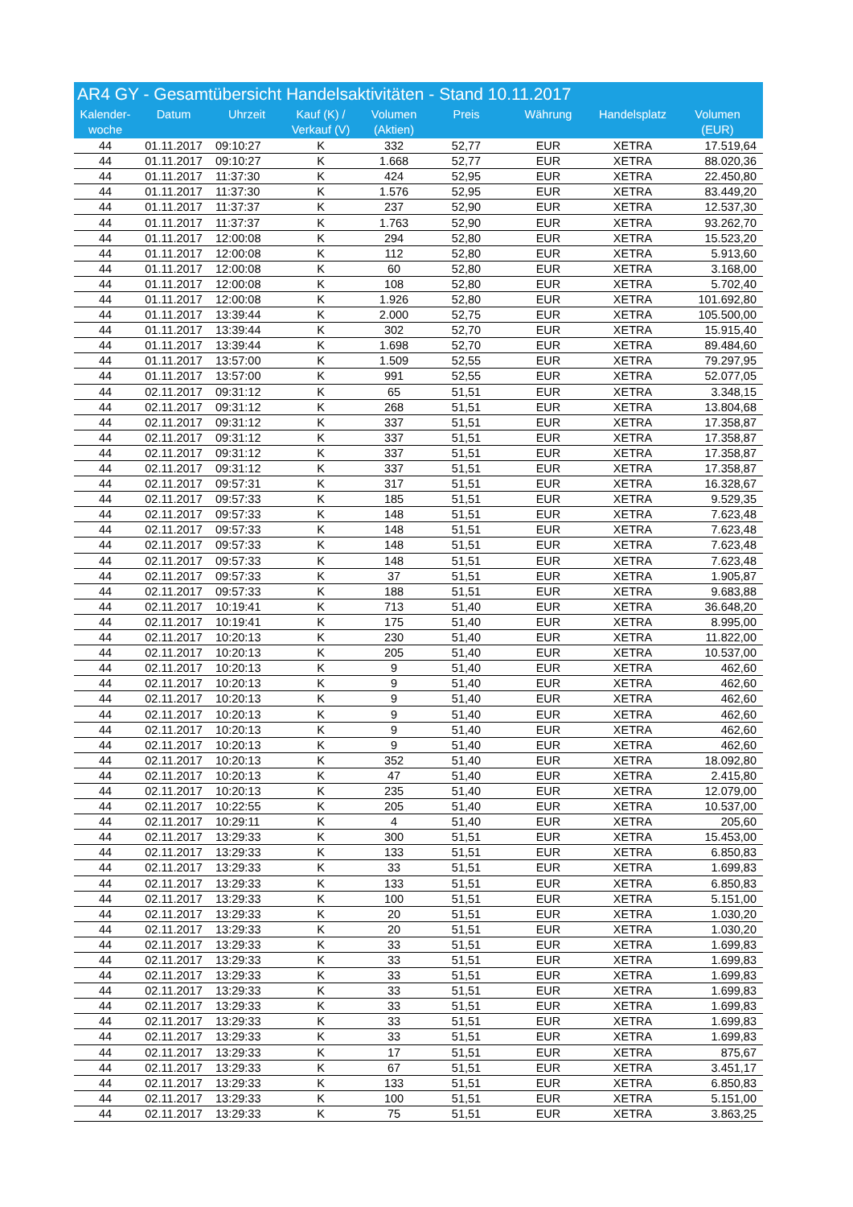AR4 GY - Gesamtübersicht Handelsaktivitäten - Stand 10.11.2017
| Kalender- woche | Datum | Uhrzeit | Kauf (K) / Verkauf (V) | Volumen (Aktien) | Preis | Währung | Handelsplatz | Volumen (EUR) |
| --- | --- | --- | --- | --- | --- | --- | --- | --- |
| 44 | 01.11.2017 | 09:10:27 | K | 332 | 52,77 | EUR | XETRA | 17.519,64 |
| 44 | 01.11.2017 | 09:10:27 | K | 1.668 | 52,77 | EUR | XETRA | 88.020,36 |
| 44 | 01.11.2017 | 11:37:30 | K | 424 | 52,95 | EUR | XETRA | 22.450,80 |
| 44 | 01.11.2017 | 11:37:30 | K | 1.576 | 52,95 | EUR | XETRA | 83.449,20 |
| 44 | 01.11.2017 | 11:37:37 | K | 237 | 52,90 | EUR | XETRA | 12.537,30 |
| 44 | 01.11.2017 | 11:37:37 | K | 1.763 | 52,90 | EUR | XETRA | 93.262,70 |
| 44 | 01.11.2017 | 12:00:08 | K | 294 | 52,80 | EUR | XETRA | 15.523,20 |
| 44 | 01.11.2017 | 12:00:08 | K | 112 | 52,80 | EUR | XETRA | 5.913,60 |
| 44 | 01.11.2017 | 12:00:08 | K | 60 | 52,80 | EUR | XETRA | 3.168,00 |
| 44 | 01.11.2017 | 12:00:08 | K | 108 | 52,80 | EUR | XETRA | 5.702,40 |
| 44 | 01.11.2017 | 12:00:08 | K | 1.926 | 52,80 | EUR | XETRA | 101.692,80 |
| 44 | 01.11.2017 | 13:39:44 | K | 2.000 | 52,75 | EUR | XETRA | 105.500,00 |
| 44 | 01.11.2017 | 13:39:44 | K | 302 | 52,70 | EUR | XETRA | 15.915,40 |
| 44 | 01.11.2017 | 13:39:44 | K | 1.698 | 52,70 | EUR | XETRA | 89.484,60 |
| 44 | 01.11.2017 | 13:57:00 | K | 1.509 | 52,55 | EUR | XETRA | 79.297,95 |
| 44 | 01.11.2017 | 13:57:00 | K | 991 | 52,55 | EUR | XETRA | 52.077,05 |
| 44 | 02.11.2017 | 09:31:12 | K | 65 | 51,51 | EUR | XETRA | 3.348,15 |
| 44 | 02.11.2017 | 09:31:12 | K | 268 | 51,51 | EUR | XETRA | 13.804,68 |
| 44 | 02.11.2017 | 09:31:12 | K | 337 | 51,51 | EUR | XETRA | 17.358,87 |
| 44 | 02.11.2017 | 09:31:12 | K | 337 | 51,51 | EUR | XETRA | 17.358,87 |
| 44 | 02.11.2017 | 09:31:12 | K | 337 | 51,51 | EUR | XETRA | 17.358,87 |
| 44 | 02.11.2017 | 09:31:12 | K | 337 | 51,51 | EUR | XETRA | 17.358,87 |
| 44 | 02.11.2017 | 09:57:31 | K | 317 | 51,51 | EUR | XETRA | 16.328,67 |
| 44 | 02.11.2017 | 09:57:33 | K | 185 | 51,51 | EUR | XETRA | 9.529,35 |
| 44 | 02.11.2017 | 09:57:33 | K | 148 | 51,51 | EUR | XETRA | 7.623,48 |
| 44 | 02.11.2017 | 09:57:33 | K | 148 | 51,51 | EUR | XETRA | 7.623,48 |
| 44 | 02.11.2017 | 09:57:33 | K | 148 | 51,51 | EUR | XETRA | 7.623,48 |
| 44 | 02.11.2017 | 09:57:33 | K | 148 | 51,51 | EUR | XETRA | 7.623,48 |
| 44 | 02.11.2017 | 09:57:33 | K | 37 | 51,51 | EUR | XETRA | 1.905,87 |
| 44 | 02.11.2017 | 09:57:33 | K | 188 | 51,51 | EUR | XETRA | 9.683,88 |
| 44 | 02.11.2017 | 10:19:41 | K | 713 | 51,40 | EUR | XETRA | 36.648,20 |
| 44 | 02.11.2017 | 10:19:41 | K | 175 | 51,40 | EUR | XETRA | 8.995,00 |
| 44 | 02.11.2017 | 10:20:13 | K | 230 | 51,40 | EUR | XETRA | 11.822,00 |
| 44 | 02.11.2017 | 10:20:13 | K | 205 | 51,40 | EUR | XETRA | 10.537,00 |
| 44 | 02.11.2017 | 10:20:13 | K | 9 | 51,40 | EUR | XETRA | 462,60 |
| 44 | 02.11.2017 | 10:20:13 | K | 9 | 51,40 | EUR | XETRA | 462,60 |
| 44 | 02.11.2017 | 10:20:13 | K | 9 | 51,40 | EUR | XETRA | 462,60 |
| 44 | 02.11.2017 | 10:20:13 | K | 9 | 51,40 | EUR | XETRA | 462,60 |
| 44 | 02.11.2017 | 10:20:13 | K | 9 | 51,40 | EUR | XETRA | 462,60 |
| 44 | 02.11.2017 | 10:20:13 | K | 9 | 51,40 | EUR | XETRA | 462,60 |
| 44 | 02.11.2017 | 10:20:13 | K | 352 | 51,40 | EUR | XETRA | 18.092,80 |
| 44 | 02.11.2017 | 10:20:13 | K | 47 | 51,40 | EUR | XETRA | 2.415,80 |
| 44 | 02.11.2017 | 10:20:13 | K | 235 | 51,40 | EUR | XETRA | 12.079,00 |
| 44 | 02.11.2017 | 10:22:55 | K | 205 | 51,40 | EUR | XETRA | 10.537,00 |
| 44 | 02.11.2017 | 10:29:11 | K | 4 | 51,40 | EUR | XETRA | 205,60 |
| 44 | 02.11.2017 | 13:29:33 | K | 300 | 51,51 | EUR | XETRA | 15.453,00 |
| 44 | 02.11.2017 | 13:29:33 | K | 133 | 51,51 | EUR | XETRA | 6.850,83 |
| 44 | 02.11.2017 | 13:29:33 | K | 33 | 51,51 | EUR | XETRA | 1.699,83 |
| 44 | 02.11.2017 | 13:29:33 | K | 133 | 51,51 | EUR | XETRA | 6.850,83 |
| 44 | 02.11.2017 | 13:29:33 | K | 100 | 51,51 | EUR | XETRA | 5.151,00 |
| 44 | 02.11.2017 | 13:29:33 | K | 20 | 51,51 | EUR | XETRA | 1.030,20 |
| 44 | 02.11.2017 | 13:29:33 | K | 20 | 51,51 | EUR | XETRA | 1.030,20 |
| 44 | 02.11.2017 | 13:29:33 | K | 33 | 51,51 | EUR | XETRA | 1.699,83 |
| 44 | 02.11.2017 | 13:29:33 | K | 33 | 51,51 | EUR | XETRA | 1.699,83 |
| 44 | 02.11.2017 | 13:29:33 | K | 33 | 51,51 | EUR | XETRA | 1.699,83 |
| 44 | 02.11.2017 | 13:29:33 | K | 33 | 51,51 | EUR | XETRA | 1.699,83 |
| 44 | 02.11.2017 | 13:29:33 | K | 33 | 51,51 | EUR | XETRA | 1.699,83 |
| 44 | 02.11.2017 | 13:29:33 | K | 33 | 51,51 | EUR | XETRA | 1.699,83 |
| 44 | 02.11.2017 | 13:29:33 | K | 33 | 51,51 | EUR | XETRA | 1.699,83 |
| 44 | 02.11.2017 | 13:29:33 | K | 17 | 51,51 | EUR | XETRA | 875,67 |
| 44 | 02.11.2017 | 13:29:33 | K | 67 | 51,51 | EUR | XETRA | 3.451,17 |
| 44 | 02.11.2017 | 13:29:33 | K | 133 | 51,51 | EUR | XETRA | 6.850,83 |
| 44 | 02.11.2017 | 13:29:33 | K | 100 | 51,51 | EUR | XETRA | 5.151,00 |
| 44 | 02.11.2017 | 13:29:33 | K | 75 | 51,51 | EUR | XETRA | 3.863,25 |